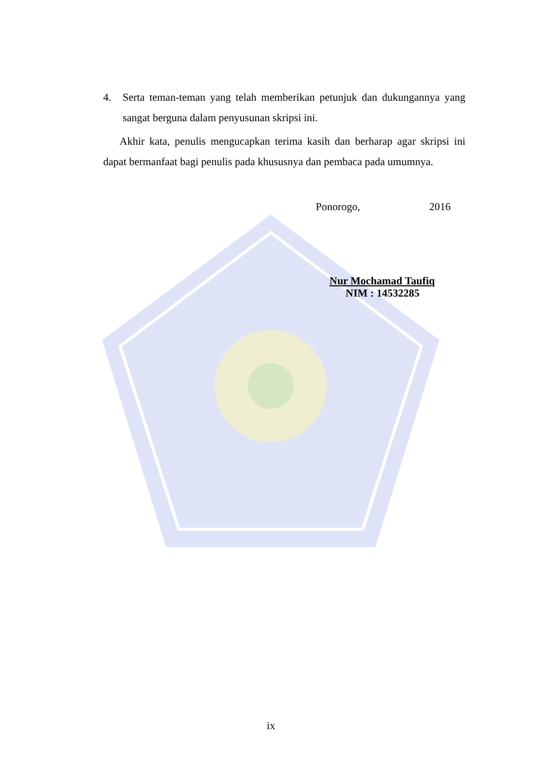4. Serta teman-teman yang telah memberikan petunjuk dan dukungannya yang sangat berguna dalam penyusunan skripsi ini.
Akhir kata, penulis mengucapkan terima kasih dan berharap agar skripsi ini dapat bermanfaat bagi penulis pada khususnya dan pembaca pada umumnya.
Ponorogo, 2016
Nur Mochamad Taufiq
NIM : 14532285
ix